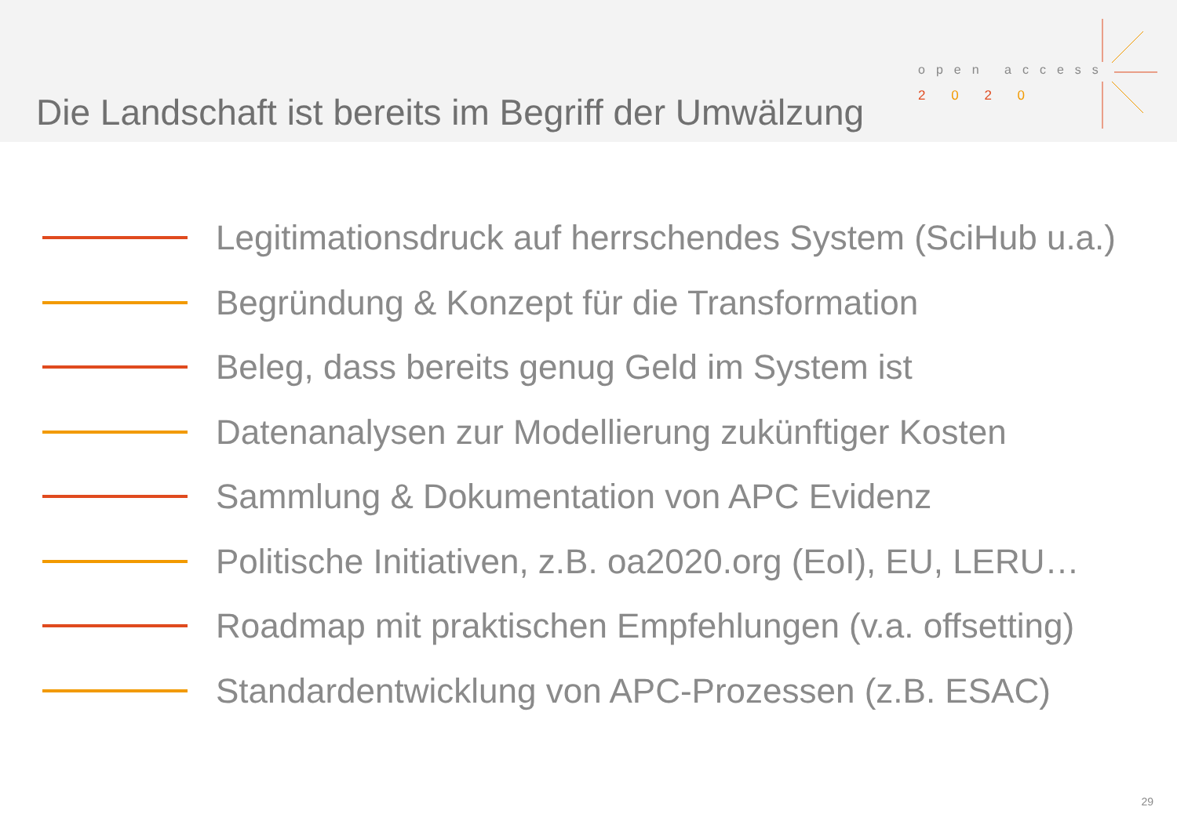Die Landschaft ist bereits im Begriff der Umwälzung
open access
2 0 2 0
Legitimationsdruck auf herrschendes System (SciHub u.a.)
Begründung & Konzept für die Transformation
Beleg, dass bereits genug Geld im System ist
Datenanalysen zur Modellierung zukünftiger Kosten
Sammlung & Dokumentation von APC Evidenz
Politische Initiativen, z.B. oa2020.org (EoI), EU, LERU…
Roadmap mit praktischen Empfehlungen (v.a. offsetting)
Standardentwicklung von APC-Prozessen (z.B. ESAC)
29